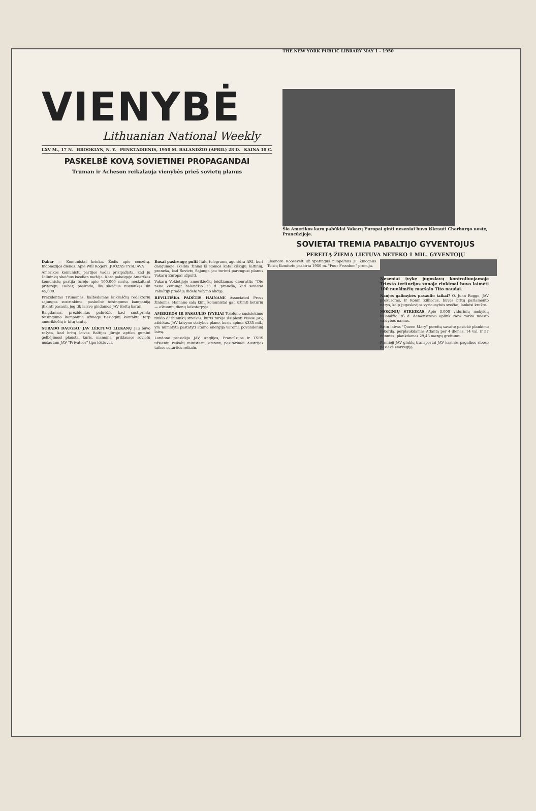VIENYBĖ
Lithuanian National Weekly
LXV M., 17 N. BROOKLYN, N. Y. PENKTADIENIS, 1950 M. BALANDŽIO (APRIL) 28 D. KAINA 10 C.
PASKELBĖ KOVĄ SOVIETINEI PROPAGANDAI
Truman ir Acheson reikalauja vienybės prieš sovietų planus
THE NEW YORK PUBLIC LIBRARY MAY 1 - 1950
Šie Amerikos karo pabūklai Vakarų Europai ginti neseniai buvo iškrauti Cherburgo uoste, Prancūzijoje.
SOVIETAI TREMIA PABALTIJO GYVENTOJUS
PEREITĄ ŽIEMĄ LIETUVA NETEKO 1 MIL. GYVENTOJŲ
Dabar — Komunistai krinka. Žodis apie cenzūrą. Indonezijos dienos. Apie Will Rogers. JUOZAS TYSLIAVA
Amerikos komunistų partijos vadai prisipažįsta, kad jų šalininkų skaičius kasdien mažėja. Karo pabaigoje Amerikos komunistų partija turėjo apie 100,000 narių, neskaitant pritarėjų. Dabar, pasirodo, šis skaičius nusmukęs iki 45,000.
Prezidentas Trumanas, kalbėdamas laikraščių redaktorių sąjungos susirinkime, paskelbė teisingumo kampaniją įtikinti pasaulį, jog tik laisvę gindamos JAV išeitų karan.
Baigdamas, prezidentas pabrėžė, kad sustiprintą teisingumo kampanija užmegs tiesioginį kontaktą tarp amerikiečių ir kitų tautų.
SURADO DAUGIAU JAV LĖKTUVO LIEKANŲ Jau buvo rašyta, kad britų laivas Baltijos jūroje aptiko gumini gelbėjimosi plaustą, kuris, manoma, priklausęs sovietų nušautam JAV "Privateer" tipo lėktuvui.
Rusai pasirengę pulti Italų telegramų agentūra ARI, kuri daugumoje skelbia žinias iš Romos katalikiškųjų šaltinių, praneša, kad Sovietų Sąjunga jau turinti parengusi planus Vakarų Europai užpulti.
Vakarų Vokietijoje amerikiečių leidžiamas dienraštis "Die neue Zeitung" balandžio 23 d. praneša, kad sovietai Pabaltijy pradėję didelę valymo akciją.
BEVILTIŠKA PADĖTIS HAINANE Associated Press žiniomis, Hainano salą kinų komunistai gali užimti keturių — aštuonių dienų laikotarpyje.
AMERIKOS IR PASAULIO ĮVYKIAI Telefono susisiekimo tinklo darbininkų streikas, kuris turėjo išsiplėsti visose JAV, atidėtas. JAV laivyno statybos plane, kuris apima $335 mil., yra numatyta pastatyti atomo energija varomą povandeninį laivą.
Londone prasidėjo JAV, Anglijos, Prancūzijos ir TSRS užsienių reikalų ministerių atstovų pasitarimai Austrijos taikos sutarties reikalu.
Eleonore Roosevelt už ypatingus nuopelnus JT Žmogaus Teisių Komitete paskirta 1950 m. "Four Freedom" premija.
Neseniai įvykę jugoslavų kontroliuojamoje Triesto teritorijos zonoje rinkimai buvo laimėti 100 nuošimčių maršalo Tito naudai.
Naujos galimybės pasaulio taikai? O. John Rogge, JAV prokuroras, ir Konni Zilliacus, buvęs britų parlamento narys, kalp Jugoslavijos vyriausybės svečiai, lankėsi krašte.
MOKINIŲ STREIKAS Apie 3,000 vidurinių mokyklų balandžio 26 d. demonstravo aplink New Yorko miesto valdybos namus.
Britų laivas "Queen Mary" pereitą savaitę pasiekė plaukimo rekordą, perplaukdamas Atlantą per 4 dienas, 14 val. ir 57 minutes, plaukdamas 29,43 mazgų greitumu.
Pirmieji JAV ginklų transportai JAV karinės pagalbos ribose pasiekė Norvegiją.